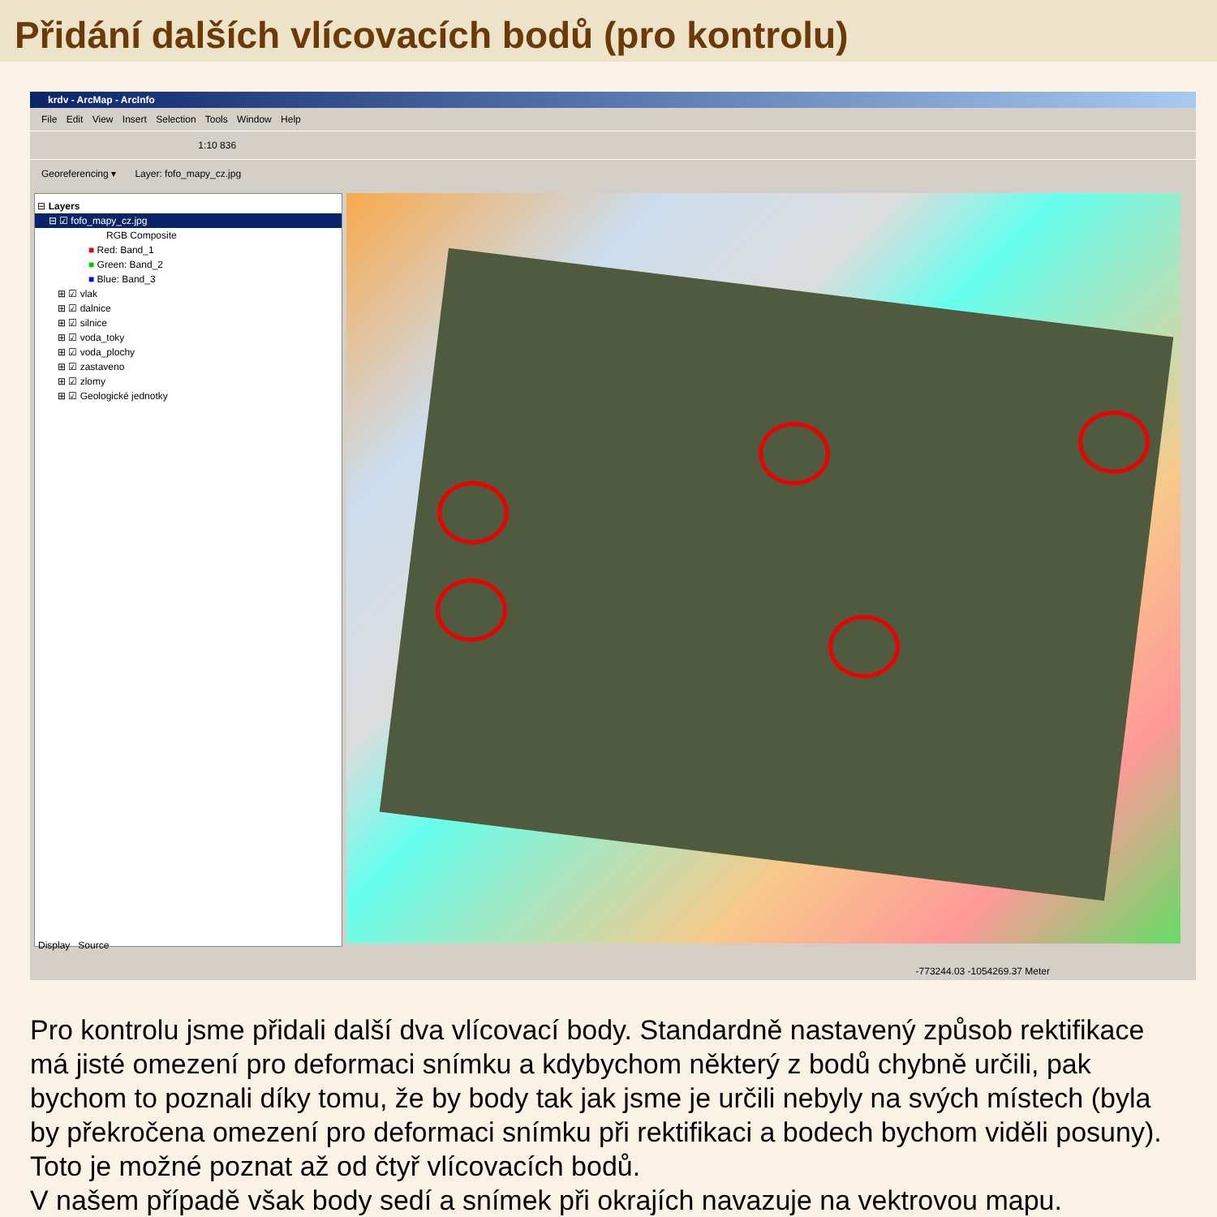Přidání dalších vlícovacích bodů (pro kontrolu)
krdv - ArcMap - ArcInfo
File Edit View Insert Selection Tools Window Help
1:10 836
Georeferencing ▾ Layer: fofo_mapy_cz.jpg
⊟ Layers
⊟ ☑ fofo_mapy_cz.jpg
RGB Composite
■ Red: Band_1
■ Green: Band_2
■ Blue: Band_3
⊞ ☑ vlak
⊞ ☑ dalnice
⊞ ☑ silnice
⊞ ☑ voda_toky
⊞ ☑ voda_plochy
⊞ ☑ zastaveno
⊞ ☑ zlomy
⊞ ☑ Geologické jednotky
Display Source
-773244.03 -1054269.37 Meter
Pro kontrolu jsme přidali další dva vlícovací body. Standardně nastavený způsob rektifikace má jisté omezení pro deformaci snímku a kdybychom některý z bodů chybně určili, pak bychom to poznali díky tomu, že by body tak jak jsme je určili nebyly na svých místech (byla by překročena omezení pro deformaci snímku při rektifikaci a bodech bychom viděli posuny). Toto je možné poznat až od čtyř vlícovacích bodů.
V našem případě však body sedí a snímek při okrajích navazuje na vektrovou mapu.